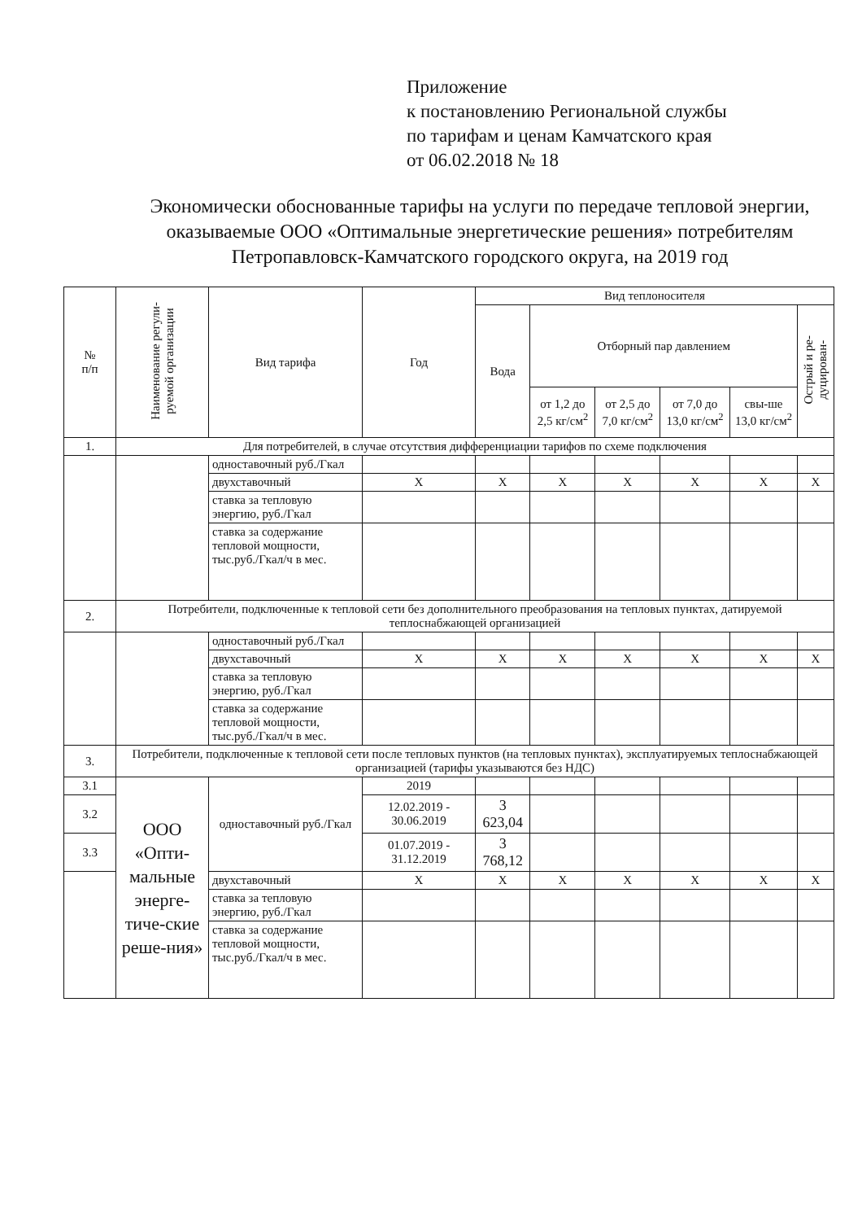Приложение
к постановлению Региональной службы
по тарифам и ценам Камчатского края
от 06.02.2018 № 18
Экономически обоснованные тарифы на услуги по передаче тепловой энергии, оказываемые ООО «Оптимальные энергетические решения» потребителям Петропавловск-Камчатского городского округа, на 2019 год
| № п/п | Наименование регули- руемой организации | Вид тарифа | Год | Вид теплоносителя | | | | | |
| --- | --- | --- | --- | --- | --- | --- | --- | --- | --- |
| | | | | Вода | Отборный пар давлением | | | | Острый и ре- дуцирован- |
| | | | | | от 1,2 до 2,5 кг/см<sup>2</sup> | от 2,5 до 7,0 кг/см<sup>2</sup> | от 7,0 до 13,0 кг/см<sup>2</sup> | свы-ше 13,0 кг/см<sup>2</sup> | |
| 1. | Для потребителей, в случае отсутствия дифференциации тарифов по схеме подключения | | | | | | | | |
| | | одноставочный руб./Гкал | | | | | | | |
| | | двухставочный | Х | Х | Х | Х | Х | Х | Х |
| | | ставка за тепловую энергию, руб./Гкал | | | | | | | |
| | | ставка за содержание тепловой мощности, тыс.руб./Гкал/ч в мес. | | | | | | | |
| 2. | Потребители, подключенные к тепловой сети без дополнительного преобразования на тепловых пунктах, датируемой теплоснабжающей организацией | | | | | | | | |
| | | одноставочный руб./Гкал | | | | | | | |
| | | двухставочный | Х | Х | Х | Х | Х | Х | Х |
| | | ставка за тепловую энергию, руб./Гкал | | | | | | | |
| | | ставка за содержание тепловой мощности, тыс.руб./Гкал/ч в мес. | | | | | | | |
| 3. | Потребители, подключенные к тепловой сети после тепловых пунктов (на тепловых пунктах), эксплуатируемых теплоснабжающей организацией (тарифы указываются без НДС) | | | | | | | | |
| 3.1 | ООО «Опти-мальные энерге-тиче-ские реше-ния» | одноставочный руб./Гкал | 2019 | | | | | | |
| 3.2 | | | 12.02.2019 - 30.06.2019 | 3 623,04 | | | | | |
| 3.3 | | | 01.07.2019 - 31.12.2019 | 3 768,12 | | | | | |
| | | двухставочный | Х | Х | Х | Х | Х | Х | Х |
| | | ставка за тепловую энергию, руб./Гкал | | | | | | | |
| | | ставка за содержание тепловой мощности, тыс.руб./Гкал/ч в мес. | | | | | | | |